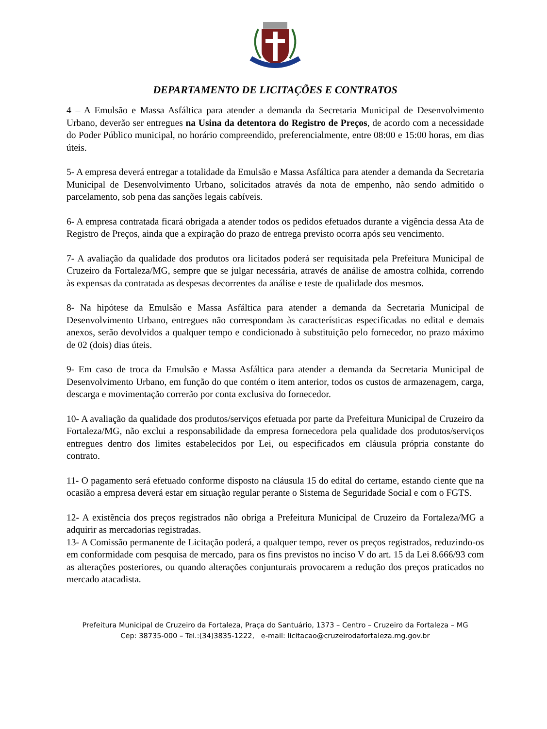DEPARTAMENTO DE LICITAÇÕES E CONTRATOS
4 – A Emulsão e Massa Asfáltica para atender a demanda da Secretaria Municipal de Desenvolvimento Urbano, deverão ser entregues na Usina da detentora do Registro de Preços, de acordo com a necessidade do Poder Público municipal, no horário compreendido, preferencialmente, entre 08:00 e 15:00 horas, em dias úteis.
5- A empresa deverá entregar a totalidade da Emulsão e Massa Asfáltica para atender a demanda da Secretaria Municipal de Desenvolvimento Urbano, solicitados através da nota de empenho, não sendo admitido o parcelamento, sob pena das sanções legais cabíveis.
6- A empresa contratada ficará obrigada a atender todos os pedidos efetuados durante a vigência dessa Ata de Registro de Preços, ainda que a expiração do prazo de entrega previsto ocorra após seu vencimento.
7- A avaliação da qualidade dos produtos ora licitados poderá ser requisitada pela Prefeitura Municipal de Cruzeiro da Fortaleza/MG, sempre que se julgar necessária, através de análise de amostra colhida, correndo às expensas da contratada as despesas decorrentes da análise e teste de qualidade dos mesmos.
8- Na hipótese da Emulsão e Massa Asfáltica para atender a demanda da Secretaria Municipal de Desenvolvimento Urbano, entregues não correspondam às características especificadas no edital e demais anexos, serão devolvidos a qualquer tempo e condicionado à substituição pelo fornecedor, no prazo máximo de 02 (dois) dias úteis.
9- Em caso de troca da Emulsão e Massa Asfáltica para atender a demanda da Secretaria Municipal de Desenvolvimento Urbano, em função do que contém o item anterior, todos os custos de armazenagem, carga, descarga e movimentação correrão por conta exclusiva do fornecedor.
10- A avaliação da qualidade dos produtos/serviços efetuada por parte da Prefeitura Municipal de Cruzeiro da Fortaleza/MG, não exclui a responsabilidade da empresa fornecedora pela qualidade dos produtos/serviços entregues dentro dos limites estabelecidos por Lei, ou especificados em cláusula própria constante do contrato.
11- O pagamento será efetuado conforme disposto na cláusula 15 do edital do certame, estando ciente que na ocasião a empresa deverá estar em situação regular perante o Sistema de Seguridade Social e com o FGTS.
12- A existência dos preços registrados não obriga a Prefeitura Municipal de Cruzeiro da Fortaleza/MG a adquirir as mercadorias registradas.
13- A Comissão permanente de Licitação poderá, a qualquer tempo, rever os preços registrados, reduzindo-os em conformidade com pesquisa de mercado, para os fins previstos no inciso V do art. 15 da Lei 8.666/93 com as alterações posteriores, ou quando alterações conjunturais provocarem a redução dos preços praticados no mercado atacadista.
Prefeitura Municipal de Cruzeiro da Fortaleza, Praça do Santuário, 1373 – Centro – Cruzeiro da Fortaleza – MG
Cep: 38735-000 – Tel.:(34)3835-1222, e-mail: licitacao@cruzeirodafortaleza.mg.gov.br